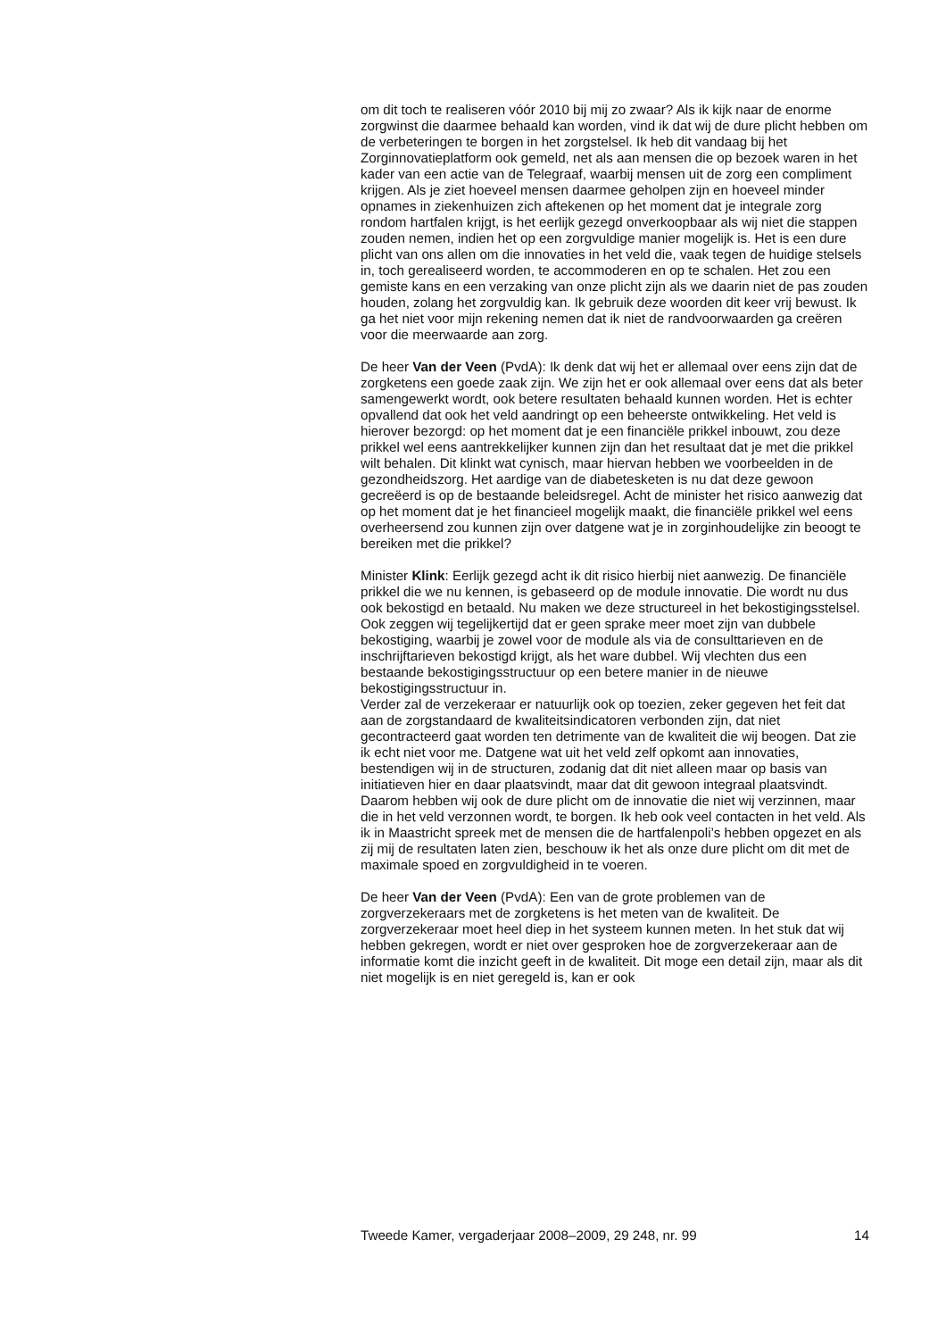om dit toch te realiseren vóór 2010 bij mij zo zwaar? Als ik kijk naar de enorme zorgwinst die daarmee behaald kan worden, vind ik dat wij de dure plicht hebben om de verbeteringen te borgen in het zorgstelsel. Ik heb dit vandaag bij het Zorginnovatieplatform ook gemeld, net als aan mensen die op bezoek waren in het kader van een actie van de Telegraaf, waarbij mensen uit de zorg een compliment krijgen. Als je ziet hoeveel mensen daarmee geholpen zijn en hoeveel minder opnames in ziekenhuizen zich aftekenen op het moment dat je integrale zorg rondom hartfalen krijgt, is het eerlijk gezegd onverkoopbaar als wij niet die stappen zouden nemen, indien het op een zorgvuldige manier mogelijk is. Het is een dure plicht van ons allen om die innovaties in het veld die, vaak tegen de huidige stelsels in, toch gerealiseerd worden, te accommoderen en op te schalen. Het zou een gemiste kans en een verzaking van onze plicht zijn als we daarin niet de pas zouden houden, zolang het zorgvuldig kan. Ik gebruik deze woorden dit keer vrij bewust. Ik ga het niet voor mijn rekening nemen dat ik niet de randvoorwaarden ga creëren voor die meerwaarde aan zorg.
De heer Van der Veen (PvdA): Ik denk dat wij het er allemaal over eens zijn dat de zorgketens een goede zaak zijn. We zijn het er ook allemaal over eens dat als beter samengewerkt wordt, ook betere resultaten behaald kunnen worden. Het is echter opvallend dat ook het veld aandringt op een beheerste ontwikkeling. Het veld is hierover bezorgd: op het moment dat je een financiële prikkel inbouwt, zou deze prikkel wel eens aantrekkelijker kunnen zijn dan het resultaat dat je met die prikkel wilt behalen. Dit klinkt wat cynisch, maar hiervan hebben we voorbeelden in de gezondheidszorg. Het aardige van de diabetesketen is nu dat deze gewoon gecreëerd is op de bestaande beleidsregel. Acht de minister het risico aanwezig dat op het moment dat je het financieel mogelijk maakt, die financiële prikkel wel eens overheersend zou kunnen zijn over datgene wat je in zorginhoudelijke zin beoogt te bereiken met die prikkel?
Minister Klink: Eerlijk gezegd acht ik dit risico hierbij niet aanwezig. De financiële prikkel die we nu kennen, is gebaseerd op de module innovatie. Die wordt nu dus ook bekostigd en betaald. Nu maken we deze structureel in het bekostigingsstelsel. Ook zeggen wij tegelijkertijd dat er geen sprake meer moet zijn van dubbele bekostiging, waarbij je zowel voor de module als via de consulttarieven en de inschrijftarieven bekostigd krijgt, als het ware dubbel. Wij vlechten dus een bestaande bekostigingsstructuur op een betere manier in de nieuwe bekostigingsstructuur in.
Verder zal de verzekeraar er natuurlijk ook op toezien, zeker gegeven het feit dat aan de zorgstandaard de kwaliteitsindicatoren verbonden zijn, dat niet gecontracteerd gaat worden ten detrimente van de kwaliteit die wij beogen. Dat zie ik echt niet voor me. Datgene wat uit het veld zelf opkomt aan innovaties, bestendigen wij in de structuren, zodanig dat dit niet alleen maar op basis van initiatieven hier en daar plaatsvindt, maar dat dit gewoon integraal plaatsvindt. Daarom hebben wij ook de dure plicht om de innovatie die niet wij verzinnen, maar die in het veld verzonnen wordt, te borgen. Ik heb ook veel contacten in het veld. Als ik in Maastricht spreek met de mensen die de hartfalenpoli’s hebben opgezet en als zij mij de resultaten laten zien, beschouw ik het als onze dure plicht om dit met de maximale spoed en zorgvuldigheid in te voeren.
De heer Van der Veen (PvdA): Een van de grote problemen van de zorgverzekeraars met de zorgketens is het meten van de kwaliteit. De zorgverzekeraar moet heel diep in het systeem kunnen meten. In het stuk dat wij hebben gekregen, wordt er niet over gesproken hoe de zorgverzekeraar aan de informatie komt die inzicht geeft in de kwaliteit. Dit moge een detail zijn, maar als dit niet mogelijk is en niet geregeld is, kan er ook
Tweede Kamer, vergaderjaar 2008–2009, 29 248, nr. 99 14